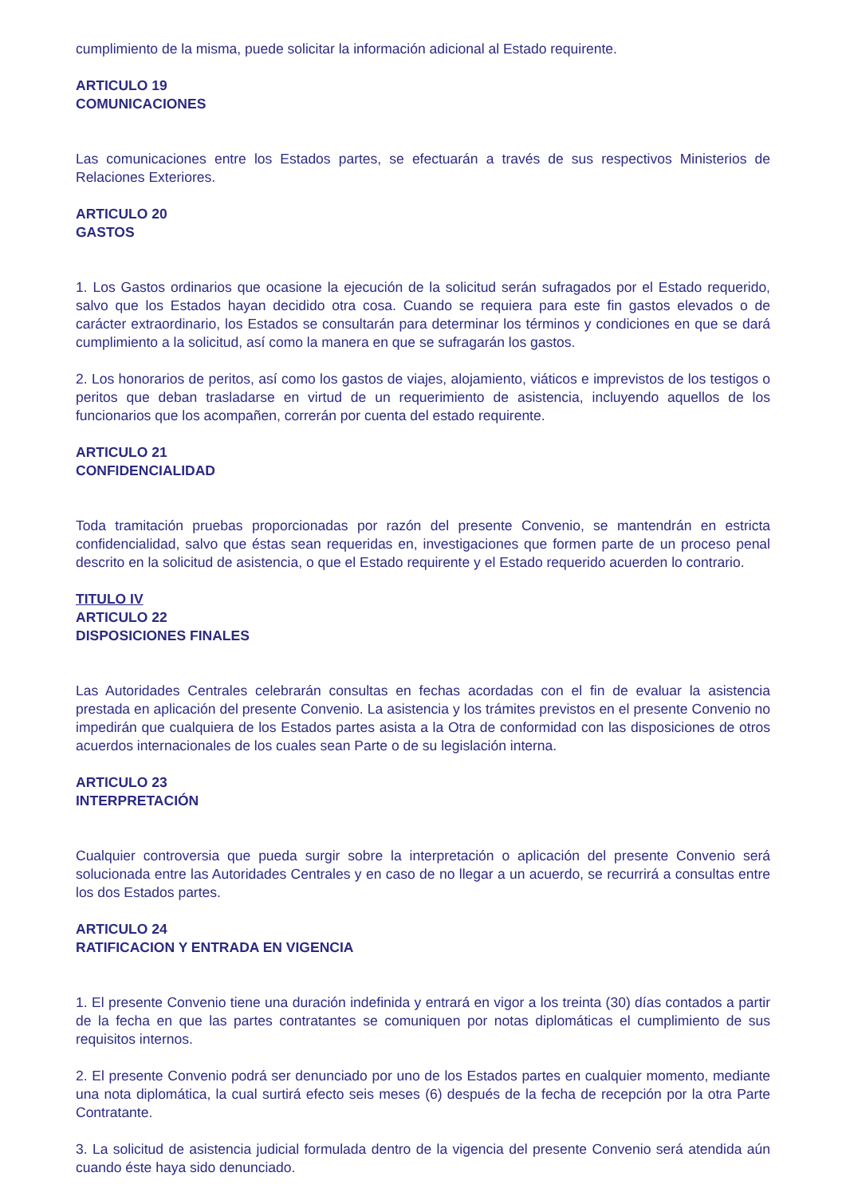cumplimiento de la misma, puede solicitar la información adicional al Estado requirente.
ARTICULO 19
COMUNICACIONES
Las comunicaciones entre los Estados partes, se efectuarán a través de sus respectivos Ministerios de Relaciones Exteriores.
ARTICULO 20
GASTOS
1. Los Gastos ordinarios que ocasione la ejecución de la solicitud serán sufragados por el Estado requerido, salvo que los Estados hayan decidido otra cosa. Cuando se requiera para este fin gastos elevados o de carácter extraordinario, los Estados se consultarán para determinar los términos y condiciones en que se dará cumplimiento a la solicitud, así como la manera en que se sufragarán los gastos.
2. Los honorarios de peritos, así como los gastos de viajes, alojamiento, viáticos e imprevistos de los testigos o peritos que deban trasladarse en virtud de un requerimiento de asistencia, incluyendo aquellos de los funcionarios que los acompañen, correrán por cuenta del estado requirente.
ARTICULO 21
CONFIDENCIALIDAD
Toda tramitación pruebas proporcionadas por razón del presente Convenio, se mantendrán en estricta confidencialidad, salvo que éstas sean requeridas en, investigaciones que formen parte de un proceso penal descrito en la solicitud de asistencia, o que el Estado requirente y el Estado requerido acuerden lo contrario.
TITULO IV
ARTICULO 22
DISPOSICIONES FINALES
Las Autoridades Centrales celebrarán consultas en fechas acordadas con el fin de evaluar la asistencia prestada en aplicación del presente Convenio. La asistencia y los trámites previstos en el presente Convenio no impedirán que cualquiera de los Estados partes asista a la Otra de conformidad con las disposiciones de otros acuerdos internacionales de los cuales sean Parte o de su legislación interna.
ARTICULO 23
INTERPRETACIÓN
Cualquier controversia que pueda surgir sobre la interpretación o aplicación del presente Convenio será solucionada entre las Autoridades Centrales y en caso de no llegar a un acuerdo, se recurrirá a consultas entre los dos Estados partes.
ARTICULO 24
RATIFICACION Y ENTRADA EN VIGENCIA
1. El presente Convenio tiene una duración indefinida y entrará en vigor a los treinta (30) días contados a partir de la fecha en que las partes contratantes se comuniquen por notas diplomáticas el cumplimiento de sus requisitos internos.
2. El presente Convenio podrá ser denunciado por uno de los Estados partes en cualquier momento, mediante una nota diplomática, la cual surtirá efecto seis meses (6) después de la fecha de recepción por la otra Parte Contratante.
3. La solicitud de asistencia judicial formulada dentro de la vigencia del presente Convenio será atendida aún cuando éste haya sido denunciado.